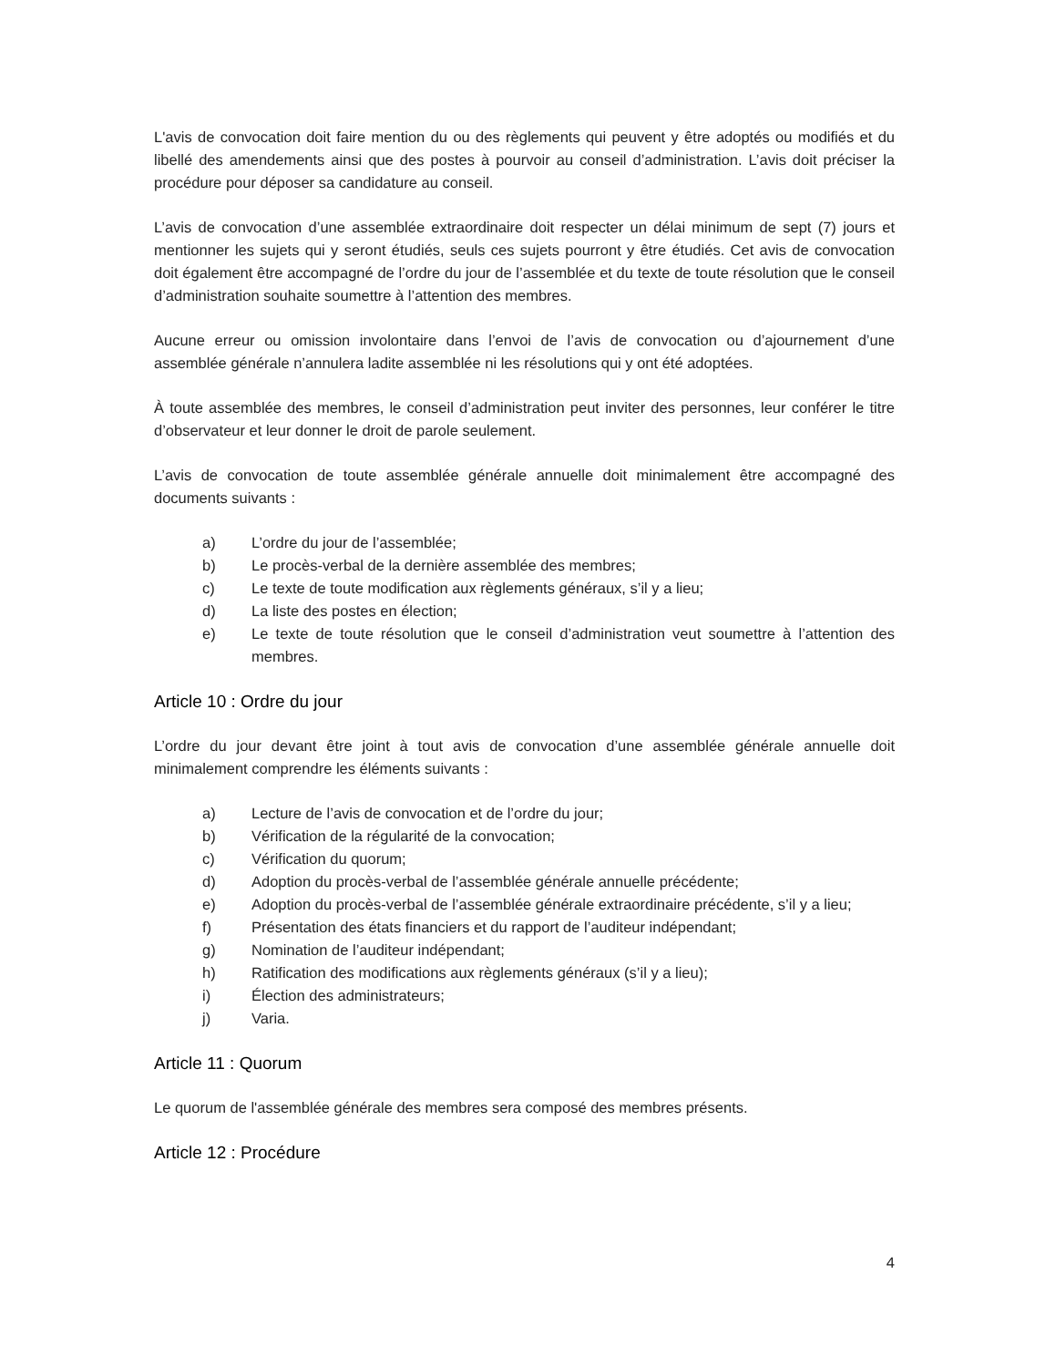L'avis de convocation doit faire mention du ou des règlements qui peuvent y être adoptés ou modifiés et du libellé des amendements ainsi que des postes à pourvoir au conseil d’administration. L’avis doit préciser la procédure pour déposer sa candidature au conseil.
L’avis de convocation d’une assemblée extraordinaire doit respecter un délai minimum de sept (7) jours et mentionner les sujets qui y seront étudiés, seuls ces sujets pourront y être étudiés. Cet avis de convocation doit également être accompagné de l’ordre du jour de l’assemblée et du texte de toute résolution que le conseil d’administration souhaite soumettre à l’attention des membres.
Aucune erreur ou omission involontaire dans l’envoi de l’avis de convocation ou d’ajournement d’une assemblée générale n’annulera ladite assemblée ni les résolutions qui y ont été adoptées.
À toute assemblée des membres, le conseil d’administration peut inviter des personnes, leur conférer le titre d’observateur et leur donner le droit de parole seulement.
L’avis de convocation de toute assemblée générale annuelle doit minimalement être accompagné des documents suivants :
a) L’ordre du jour de l’assemblée;
b) Le procès-verbal de la dernière assemblée des membres;
c) Le texte de toute modification aux règlements généraux, s’il y a lieu;
d) La liste des postes en élection;
e) Le texte de toute résolution que le conseil d’administration veut soumettre à l’attention des membres.
Article 10 : Ordre du jour
L’ordre du jour devant être joint à tout avis de convocation d’une assemblée générale annuelle doit minimalement comprendre les éléments suivants :
a) Lecture de l’avis de convocation et de l’ordre du jour;
b) Vérification de la régularité de la convocation;
c) Vérification du quorum;
d) Adoption du procès-verbal de l’assemblée générale annuelle précédente;
e) Adoption du procès-verbal de l’assemblée générale extraordinaire précédente, s’il y a lieu;
f) Présentation des états financiers et du rapport de l’auditeur indépendant;
g) Nomination de l’auditeur indépendant;
h) Ratification des modifications aux règlements généraux (s’il y a lieu);
i) Élection des administrateurs;
j) Varia.
Article 11 : Quorum
Le quorum de l'assemblée générale des membres sera composé des membres présents.
Article 12 : Procédure
4